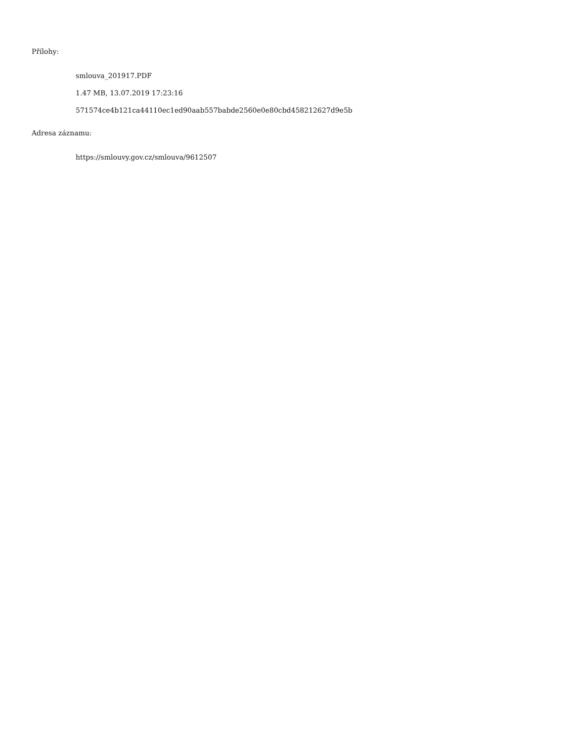Přílohy:
smlouva_201917.PDF
1.47 MB, 13.07.2019 17:23:16
571574ce4b121ca44110ec1ed90aab557babde2560e0e80cbd458212627d9e5b
Adresa záznamu:
https://smlouvy.gov.cz/smlouva/9612507